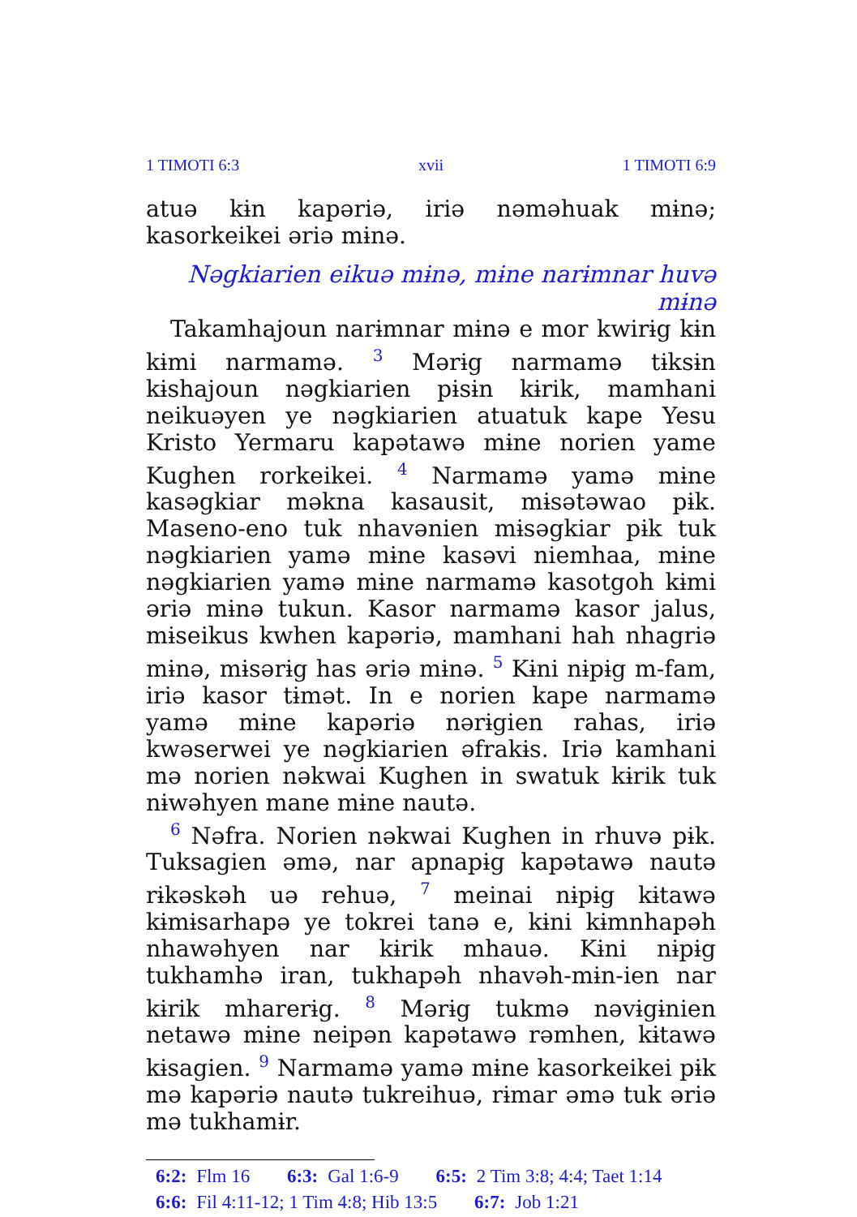1 TIMOTI 6:3 xvii 1 TIMOTI 6:9
atuə kɨn kapəriə, iriə nəməhuak mɨnə; kasorkeikei əriə mɨnə.
Nəgkiarien eikuə mɨnə, mɨne narɨmnar huvə mɨnə
Takamhajoun narɨmnar mɨnə e mor kwirɨg kɨn kɨmi narmamə. <sup>3</sup> Mərɨg narmamə tɨksɨn kɨshajoun nəgkiarien pɨsɨn kɨrik, mamhani neikuəyen ye nəgkiarien atuatuk kape Yesu Kristo Yermaru kapətawə mɨne norien yame Kughen rorkeikei. <sup>4</sup> Narmamə yamə mɨne kasəgkiar məkna kasausit, mɨsətəwao pɨk. Maseno-eno tuk nhavənien mɨsəgkiar pɨk tuk nəgkiarien yamə mɨne kasəvi niemhaa, mɨne nəgkiarien yamə mɨne narmamə kasotgoh kɨmi əriə mɨnə tukun. Kasor narmamə kasor jalus, mɨseikus kwhen kapəriə, mamhani hah nhagriə mɨnə, mɨsərɨg has əriə mɨnə. <sup>5</sup> Kɨni nɨpɨg m-fam, iriə kasor tɨmət. In e norien kape narmamə yamə mɨne kapəriə nərɨgien rahas, iriə kwəserwei ye nəgkiarien əfrakɨs. Iriə kamhani mə norien nəkwai Kughen in swatuk kɨrik tuk nɨwəhyen mane mɨne nautə.
<sup>6</sup> Nəfra. Norien nəkwai Kughen in rhuvə pɨk. Tuksagien əmə, nar apnapɨg kapətawə nautə rɨkəskəh uə rehuə, <sup>7</sup> meinai nɨpɨg kɨtawə kɨmɨsarhapə ye tokrei tanə e, kɨni kɨmnhapəh nhawəhyen nar kɨrik mhauə. Kɨni nɨpɨg tukhamhə iran, tukhapəh nhavəh-mɨn-ien nar kɨrik mharerɨg. <sup>8</sup> Mərɨg tukmə nəvɨgɨnien netawə mɨne neipən kapətawə rəmhen, kɨtawə kɨsagien. <sup>9</sup> Narmamə yamə mɨne kasorkeikei pɨk mə kapəriə nautə tukreihuə, rɨmar əmə tuk əriə mə tukhamɨr.
6:2: Flm 16 6:3: Gal 1:6-9 6:5: 2 Tim 3:8; 4:4; Taet 1:14
6:6: Fil 4:11-12; 1 Tim 4:8; Hib 13:5 6:7: Job 1:21